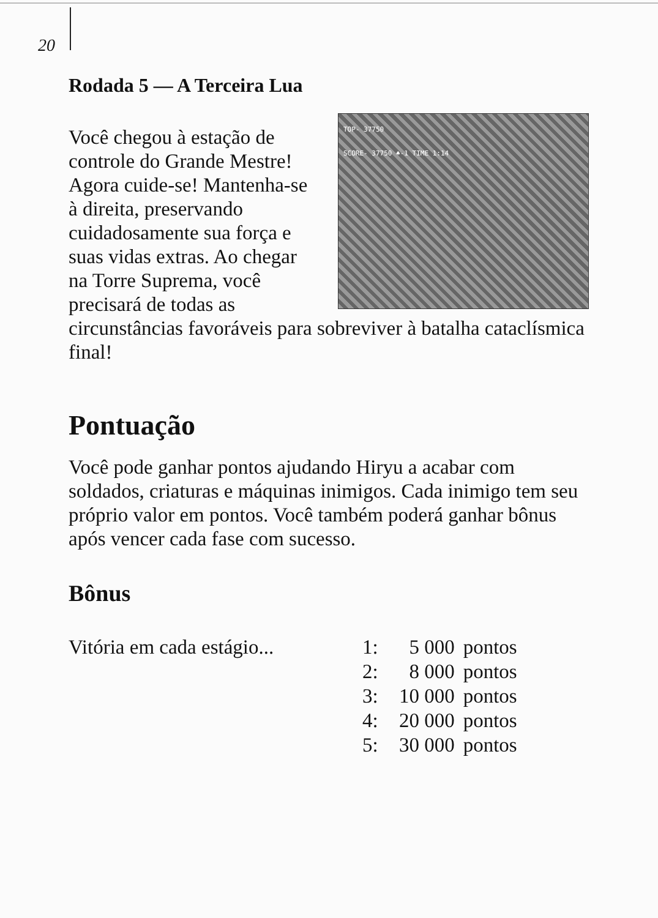20
Rodada 5 — A Terceira Lua
TOP- 37750
SCORE- 37750 ♠-1 TIME 1:14
Você chegou à estação de controle do Grande Mestre! Agora cuide-se! Mantenha-se à direita, preservando cuidadosamente sua força e suas vidas extras. Ao chegar na Torre Suprema, você precisará de todas as circunstâncias favoráveis para sobreviver à batalha cataclísmica final!
Pontuação
Você pode ganhar pontos ajudando Hiryu a acabar com soldados, criaturas e máquinas inimigos. Cada inimigo tem seu próprio valor em pontos. Você também poderá ganhar bônus após vencer cada fase com sucesso.
Bônus
| Vitória em cada estágio... | 1: | 5 000 | pontos |
| | 2: | 8 000 | pontos |
| | 3: | 10 000 | pontos |
| | 4: | 20 000 | pontos |
| | 5: | 30 000 | pontos |